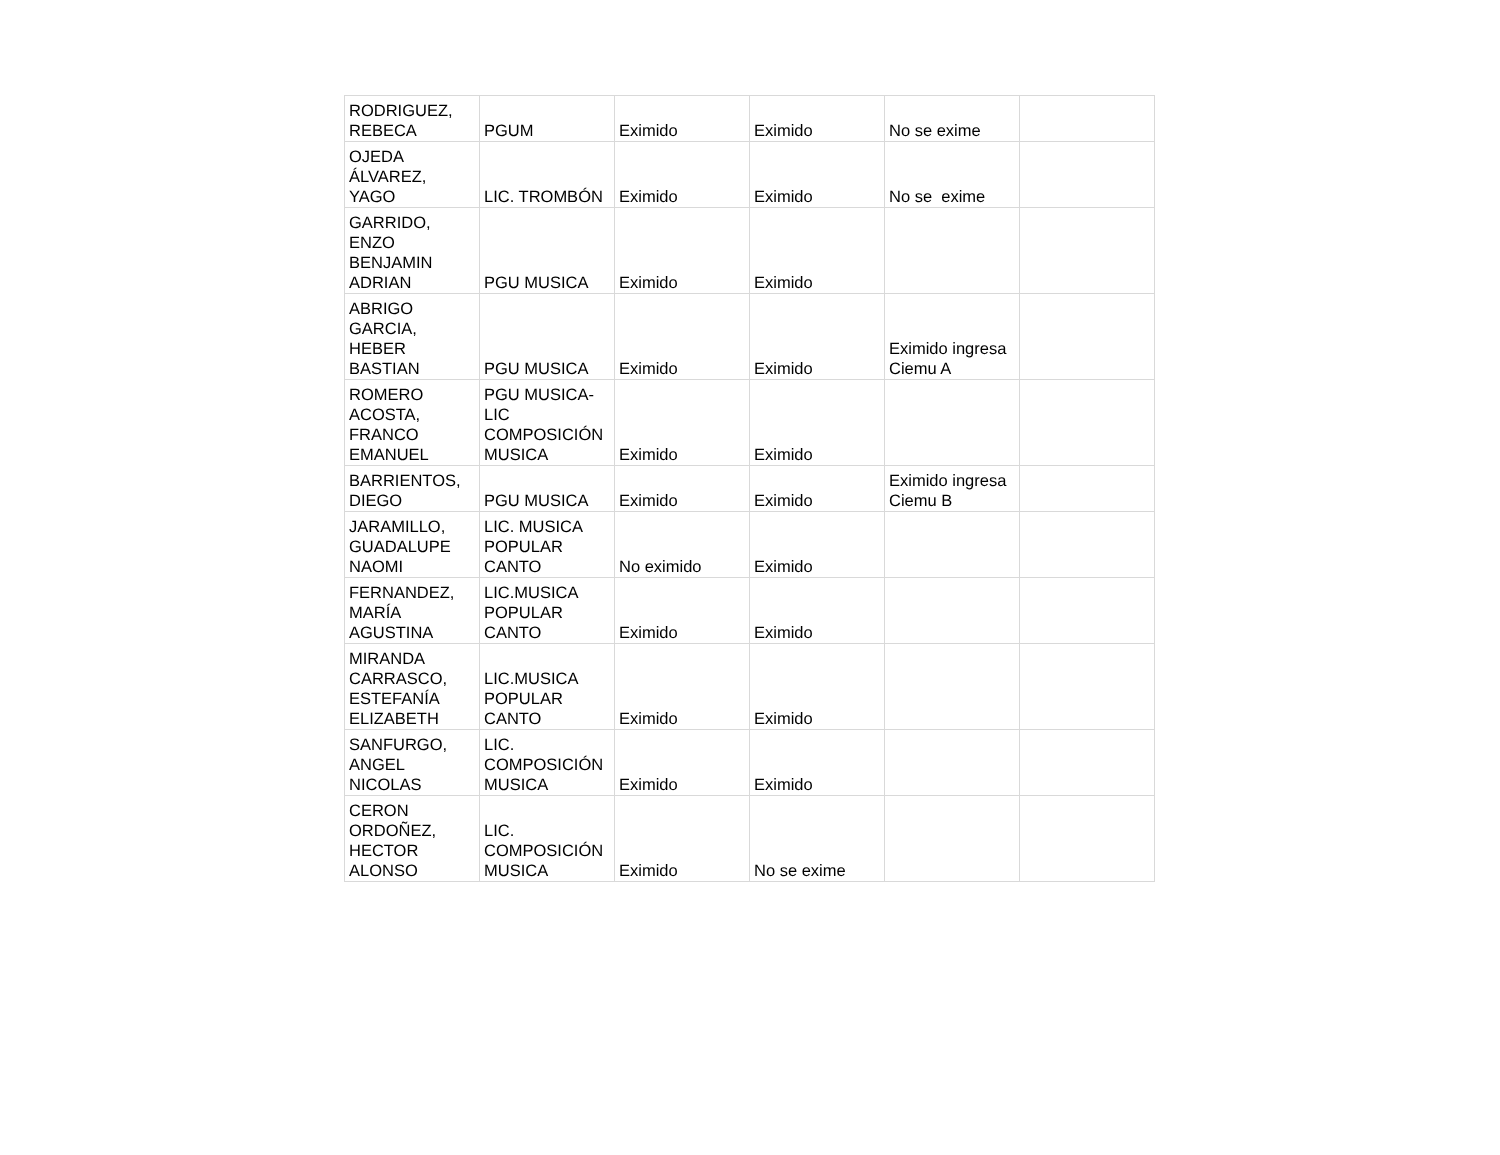| RODRIGUEZ, REBECA | PGUM | Eximido | Eximido | No se exime | |
| OJEDA ÁLVAREZ, YAGO | LIC. TROMBÓN | Eximido | Eximido | No se exime | |
| GARRIDO, ENZO BENJAMIN ADRIAN | PGU MUSICA | Eximido | Eximido | | |
| ABRIGO GARCIA, HEBER BASTIAN | PGU MUSICA | Eximido | Eximido | Eximido ingresa Ciemu A | |
| ROMERO ACOSTA, FRANCO EMANUEL | PGU MUSICA- LIC COMPOSICIÓN MUSICA | Eximido | Eximido | | |
| BARRIENTOS, DIEGO | PGU MUSICA | Eximido | Eximido | Eximido ingresa Ciemu B | |
| JARAMILLO, GUADALUPE NAOMI | LIC. MUSICA POPULAR CANTO | No eximido | Eximido | | |
| FERNANDEZ, MARÍA AGUSTINA | LIC.MUSICA POPULAR CANTO | Eximido | Eximido | | |
| MIRANDA CARRASCO, ESTEFANÍA ELIZABETH | LIC.MUSICA POPULAR CANTO | Eximido | Eximido | | |
| SANFURGO, ANGEL NICOLAS | LIC. COMPOSICIÓN MUSICA | Eximido | Eximido | | |
| CERON ORDOÑEZ, HECTOR ALONSO | LIC. COMPOSICIÓN MUSICA | Eximido | No se exime | | |